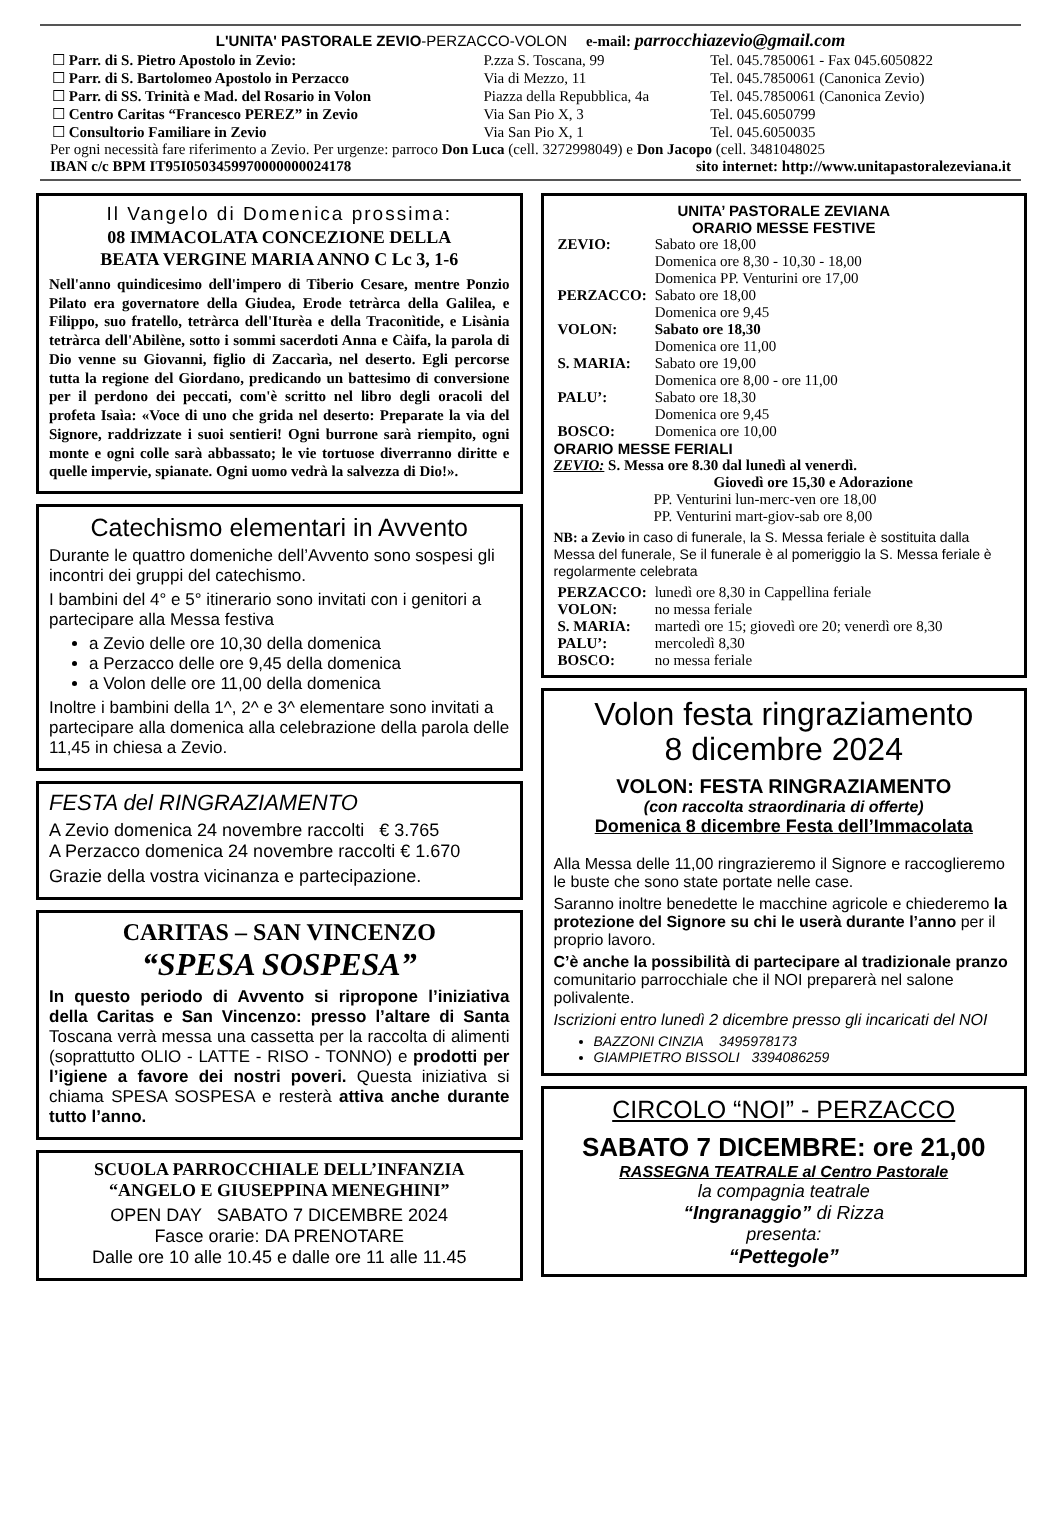L'UNITA' PASTORALE ZEVIO-PERZACCO-VOLON e-mail: parrocchiazevio@gmail.com
| ☐ Parr. di S. Pietro Apostolo in Zevio: | P.zza S. Toscana, 99 | Tel. 045.7850061 - Fax 045.6050822 |
| ☐ Parr. di S. Bartolomeo Apostolo in Perzacco | Via di Mezzo, 11 | Tel. 045.7850061 (Canonica Zevio) |
| ☐ Parr. di SS. Trinità e Mad. del Rosario in Volon | Piazza della Repubblica, 4a | Tel. 045.7850061 (Canonica Zevio) |
| ☐ Centro Caritas “Francesco PEREZ” in Zevio | Via San Pio X, 3 | Tel. 045.6050799 |
| ☐ Consultorio Familiare in Zevio | Via San Pio X, 1 | Tel. 045.6050035 |
Per ogni necessità fare riferimento a Zevio. Per urgenze: parroco Don Luca (cell. 3272998049) e Don Jacopo (cell. 3481048025
IBAN c/c BPM IT95I0503459970000000024178 sito internet: http://www.unitapastoralezeviana.it
Il Vangelo di Domenica prossima:
08 IMMACOLATA CONCEZIONE DELLA
BEATA VERGINE MARIA ANNO C Lc 3, 1-6
Nell'anno quindicesimo dell'impero di Tiberio Cesare, mentre Ponzio Pilato era governatore della Giudea, Erode tetràrca della Galilea, e Filippo, suo fratello, tetràrca dell'Iturèa e della Traconìtide, e Lisània tetràrca dell'Abilène, sotto i sommi sacerdoti Anna e Càifa, la parola di Dio venne su Giovanni, figlio di Zaccarìa, nel deserto. Egli percorse tutta la regione del Giordano, predicando un battesimo di conversione per il perdono dei peccati, com'è scritto nel libro degli oracoli del profeta Isaìa: «Voce di uno che grida nel deserto: Preparate la via del Signore, raddrizzate i suoi sentieri! Ogni burrone sarà riempito, ogni monte e ogni colle sarà abbassato; le vie tortuose diverranno diritte e quelle impervie, spianate. Ogni uomo vedrà la salvezza di Dio!».
Catechismo elementari in Avvento
Durante le quattro domeniche dell’Avvento sono sospesi gli incontri dei gruppi del catechismo.
I bambini del 4° e 5° itinerario sono invitati con i genitori a partecipare alla Messa festiva
a Zevio delle ore 10,30 della domenica
a Perzacco delle ore 9,45 della domenica
a Volon delle ore 11,00 della domenica
Inoltre i bambini della 1^, 2^ e 3^ elementare sono invitati a partecipare alla domenica alla celebrazione della parola delle 11,45 in chiesa a Zevio.
FESTA del RINGRAZIAMENTO
A Zevio domenica 24 novembre raccolti € 3.765
A Perzacco domenica 24 novembre raccolti € 1.670
Grazie della vostra vicinanza e partecipazione.
CARITAS – SAN VINCENZO
“SPESA SOSPESA”
In questo periodo di Avvento si ripropone l’iniziativa della Caritas e San Vincenzo: presso l’altare di Santa Toscana verrà messa una cassetta per la raccolta di alimenti (soprattutto OLIO - LATTE - RISO - TONNO) e prodotti per l’igiene a favore dei nostri poveri. Questa iniziativa si chiama SPESA SOSPESA e resterà attiva anche durante tutto l’anno.
SCUOLA PARROCCHIALE DELL’INFANZIA
“ANGELO E GIUSEPPINA MENEGHINI”
OPEN DAY SABATO 7 DICEMBRE 2024
Fasce orarie: DA PRENOTARE
Dalle ore 10 alle 10.45 e dalle ore 11 alle 11.45
UNITA’ PASTORALE ZEVIANA
ORARIO MESSE FESTIVE
| ZEVIO: | Sabato ore 18,00 |
| | Domenica ore 8,30 - 10,30 - 18,00 |
| | Domenica PP. Venturini ore 17,00 |
| PERZACCO: | Sabato ore 18,00 |
| | Domenica ore 9,45 |
| VOLON: | Sabato ore 18,30 |
| | Domenica ore 11,00 |
| S. MARIA: | Sabato ore 19,00 |
| | Domenica ore 8,00 - ore 11,00 |
| PALU’: | Sabato ore 18,30 |
| | Domenica ore 9,45 |
| BOSCO: | Domenica ore 10,00 |
ORARIO MESSE FERIALI
ZEVIO: S. Messa ore 8.30 dal lunedì al venerdì.
Giovedì ore 15,30 e Adorazione
PP. Venturini lun-merc-ven ore 18,00
PP. Venturini mart-giov-sab ore 8,00
NB: a Zevio in caso di funerale, la S. Messa feriale è sostituita dalla Messa del funerale, Se il funerale è al pomeriggio la S. Messa feriale è regolarmente celebrata
| PERZACCO: | lunedì ore 8,30 in Cappellina feriale |
| VOLON: | no messa feriale |
| S. MARIA: | martedì ore 15; giovedì ore 20; venerdì ore 8,30 |
| PALU’: | mercoledì 8,30 |
| BOSCO: | no messa feriale |
Volon festa ringraziamento
8 dicembre 2024
VOLON: FESTA RINGRAZIAMENTO
(con raccolta straordinaria di offerte)
Domenica 8 dicembre Festa dell’Immacolata
Alla Messa delle 11,00 ringrazieremo il Signore e raccoglieremo le buste che sono state portate nelle case.
Saranno inoltre benedette le macchine agricole e chiederemo la protezione del Signore su chi le userà durante l’anno per il proprio lavoro.
C’è anche la possibilità di partecipare al tradizionale pranzo comunitario parrocchiale che il NOI preparerà nel salone polivalente.
Iscrizioni entro lunedì 2 dicembre presso gli incaricati del NOI
BAZZONI CINZIA 3495978173
GIAMPIETRO BISSOLI 3394086259
CIRCOLO “NOI” - PERZACCO
SABATO 7 DICEMBRE: ore 21,00
RASSEGNA TEATRALE al Centro Pastorale
la compagnia teatrale
“Ingranaggio” di Rizza
presenta:
“Pettegole”